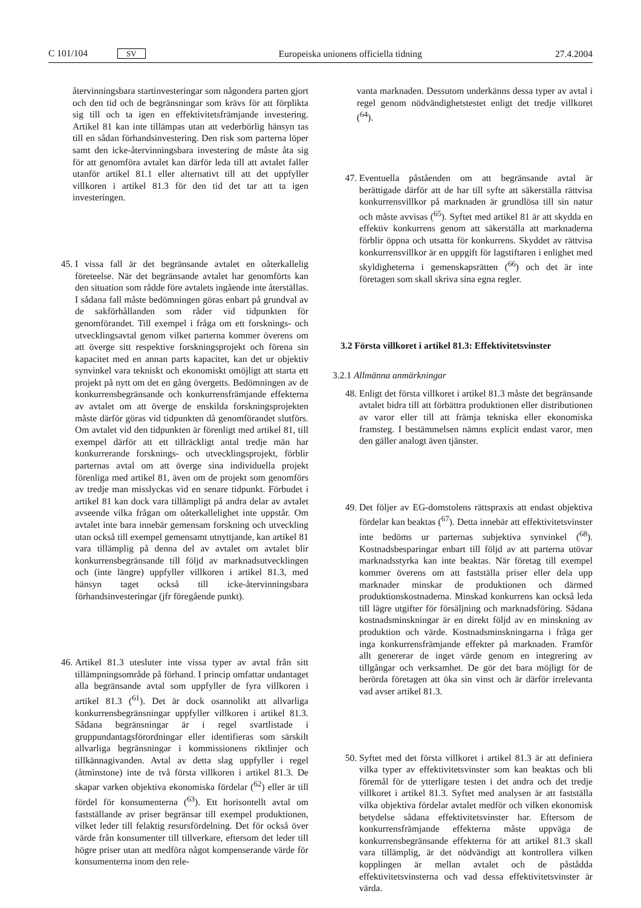C 101/104 SV Europeiska unionens officiella tidning 27.4.2004
återvinningsbara startinvesteringar som någondera parten gjort och den tid och de begränsningar som krävs för att förplikta sig till och ta igen en effektivitetsfrämjande investering. Artikel 81 kan inte tillämpas utan att vederbörlig hänsyn tas till en sådan förhandsinvestering. Den risk som parterna löper samt den icke-återvinningsbara investering de måste åta sig för att genomföra avtalet kan därför leda till att avtalet faller utanför artikel 81.1 eller alternativt till att det uppfyller villkoren i artikel 81.3 för den tid det tar att ta igen investeringen.
45. I vissa fall är det begränsande avtalet en oåterkallelig företeelse. När det begränsande avtalet har genomförts kan den situation som rådde före avtalets ingående inte återställas. I sådana fall måste bedömningen göras enbart på grundval av de sakförhållanden som råder vid tidpunkten för genomförandet. Till exempel i fråga om ett forsknings- och utvecklingsavtal genom vilket parterna kommer överens om att överge sitt respektive forskningsprojekt och förena sin kapacitet med en annan parts kapacitet, kan det ur objektiv synvinkel vara tekniskt och ekonomiskt omöjligt att starta ett projekt på nytt om det en gång övergetts. Bedömningen av de konkurrensbegränsande och konkurrensfrämjande effekterna av avtalet om att överge de enskilda forskningsprojekten måste därför göras vid tidpunkten då genomförandet slutförs. Om avtalet vid den tidpunkten är förenligt med artikel 81, till exempel därför att ett tillräckligt antal tredje män har konkurrerande forsknings- och utvecklingsprojekt, förblir parternas avtal om att överge sina individuella projekt förenliga med artikel 81, även om de projekt som genomförs av tredje man misslyckas vid en senare tidpunkt. Förbudet i artikel 81 kan dock vara tillämpligt på andra delar av avtalet avseende vilka frågan om oåterkallelighet inte uppstår. Om avtalet inte bara innebär gemensam forskning och utveckling utan också till exempel gemensamt utnyttjande, kan artikel 81 vara tillämplig på denna del av avtalet om avtalet blir konkurrensbegränsande till följd av marknadsutvecklingen och (inte längre) uppfyller villkoren i artikel 81.3, med hänsyn taget också till icke-återvinningsbara förhandsinvesteringar (jfr föregående punkt).
46. Artikel 81.3 utesluter inte vissa typer av avtal från sitt tillämpningsområde på förhand. I princip omfattar undantaget alla begränsande avtal som uppfyller de fyra villkoren i artikel 81.3 (<sup>61</sup>). Det är dock osannolikt att allvarliga konkurrensbegränsningar uppfyller villkoren i artikel 81.3. Sådana begränsningar är i regel svartlistade i gruppundantagsförordningar eller identifieras som särskilt allvarliga begränsningar i kommissionens riktlinjer och tillkännagivanden. Avtal av detta slag uppfyller i regel (åtminstone) inte de två första villkoren i artikel 81.3. De skapar varken objektiva ekonomiska fördelar (<sup>62</sup>) eller är till fördel för konsumenterna (<sup>63</sup>). Ett horisontellt avtal om fastställande av priser begränsar till exempel produktionen, vilket leder till felaktig resursfördelning. Det för också över värde från konsumenter till tillverkare, eftersom det leder till högre priser utan att medföra något kompenserande värde för konsumenterna inom den rele-
vanta marknaden. Dessutom underkänns dessa typer av avtal i regel genom nödvändighetstestet enligt det tredje villkoret (<sup>64</sup>).
47. Eventuella påståenden om att begränsande avtal är berättigade därför att de har till syfte att säkerställa rättvisa konkurrensvillkor på marknaden är grundlösa till sin natur och måste avvisas (<sup>65</sup>). Syftet med artikel 81 är att skydda en effektiv konkurrens genom att säkerställa att marknaderna förblir öppna och utsatta för konkurrens. Skyddet av rättvisa konkurrensvillkor är en uppgift för lagstiftaren i enlighet med skyldigheterna i gemenskapsrätten (<sup>66</sup>) och det är inte företagen som skall skriva sina egna regler.
3.2 Första villkoret i artikel 81.3: Effektivitetsvinster
3.2.1 Allmänna anmärkningar
48. Enligt det första villkoret i artikel 81.3 måste det begränsande avtalet bidra till att förbättra produktionen eller distributionen av varor eller till att främja tekniska eller ekonomiska framsteg. I bestämmelsen nämns explicit endast varor, men den gäller analogt även tjänster.
49. Det följer av EG-domstolens rättspraxis att endast objektiva fördelar kan beaktas (<sup>67</sup>). Detta innebär att effektivitetsvinster inte bedöms ur parternas subjektiva synvinkel (<sup>68</sup>). Kostnadsbesparingar enbart till följd av att parterna utövar marknadsstyrka kan inte beaktas. När företag till exempel kommer överens om att fastställa priser eller dela upp marknader minskar de produktionen och därmed produktionskostnaderna. Minskad konkurrens kan också leda till lägre utgifter för försäljning och marknadsföring. Sådana kostnadsminskningar är en direkt följd av en minskning av produktion och värde. Kostnadsminskningarna i fråga ger inga konkurrensfrämjande effekter på marknaden. Framför allt genererar de inget värde genom en integrering av tillgångar och verksamhet. De gör det bara möjligt för de berörda företagen att öka sin vinst och är därför irrelevanta vad avser artikel 81.3.
50. Syftet med det första villkoret i artikel 81.3 är att definiera vilka typer av effektivitetsvinster som kan beaktas och bli föremål för de ytterligare testen i det andra och det tredje villkoret i artikel 81.3. Syftet med analysen är att fastställa vilka objektiva fördelar avtalet medför och vilken ekonomisk betydelse sådana effektivitetsvinster har. Eftersom de konkurrensfrämjande effekterna måste uppväga de konkurrensbegränsande effekterna för att artikel 81.3 skall vara tillämplig, är det nödvändigt att kontrollera vilken kopplingen är mellan avtalet och de påstådda effektivitetsvinsterna och vad dessa effektivitetsvinster är värda.